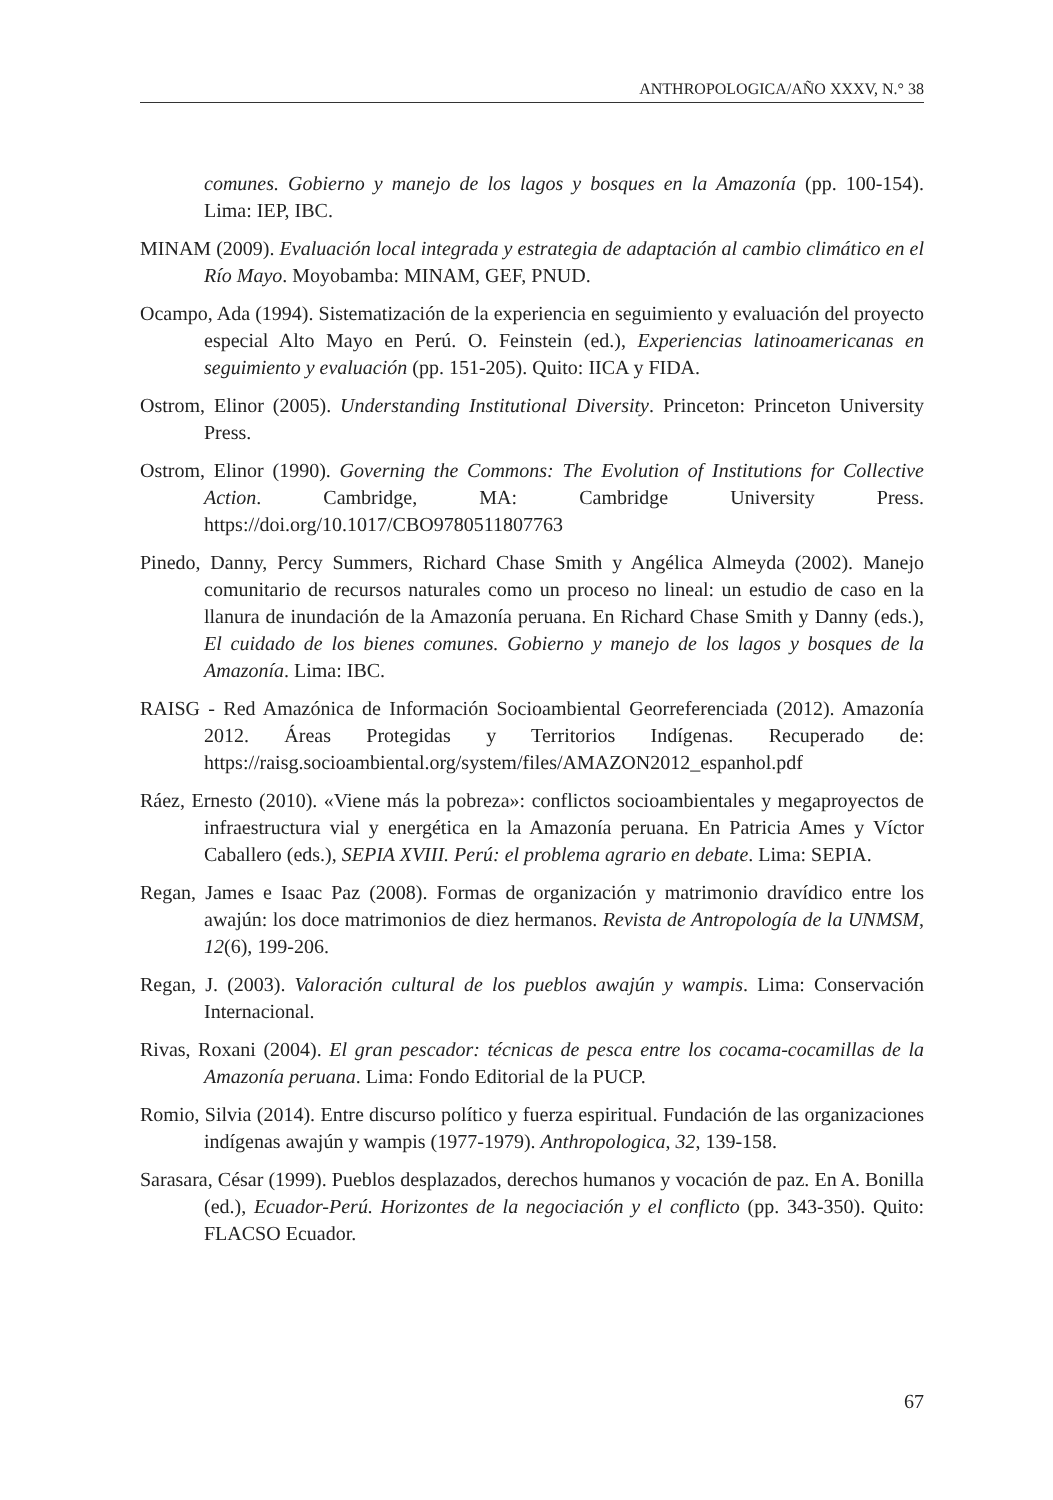ANTHROPOLOGICA/AÑO XXXV, N.° 38
comunes. Gobierno y manejo de los lagos y bosques en la Amazonía (pp. 100-154). Lima: IEP, IBC.
MINAM (2009). Evaluación local integrada y estrategia de adaptación al cambio climático en el Río Mayo. Moyobamba: MINAM, GEF, PNUD.
Ocampo, Ada (1994). Sistematización de la experiencia en seguimiento y evaluación del proyecto especial Alto Mayo en Perú. O. Feinstein (ed.), Experiencias latinoamericanas en seguimiento y evaluación (pp. 151-205). Quito: IICA y FIDA.
Ostrom, Elinor (2005). Understanding Institutional Diversity. Princeton: Princeton University Press.
Ostrom, Elinor (1990). Governing the Commons: The Evolution of Institutions for Collective Action. Cambridge, MA: Cambridge University Press. https://doi.org/10.1017/CBO9780511807763
Pinedo, Danny, Percy Summers, Richard Chase Smith y Angélica Almeyda (2002). Manejo comunitario de recursos naturales como un proceso no lineal: un estudio de caso en la llanura de inundación de la Amazonía peruana. En Richard Chase Smith y Danny (eds.), El cuidado de los bienes comunes. Gobierno y manejo de los lagos y bosques de la Amazonía. Lima: IBC.
RAISG - Red Amazónica de Información Socioambiental Georreferenciada (2012). Amazonía 2012. Áreas Protegidas y Territorios Indígenas. Recuperado de: https://raisg.socioambiental.org/system/files/AMAZON2012_espanhol.pdf
Ráez, Ernesto (2010). «Viene más la pobreza»: conflictos socioambientales y megaproyectos de infraestructura vial y energética en la Amazonía peruana. En Patricia Ames y Víctor Caballero (eds.), SEPIA XVIII. Perú: el problema agrario en debate. Lima: SEPIA.
Regan, James e Isaac Paz (2008). Formas de organización y matrimonio dravídico entre los awajún: los doce matrimonios de diez hermanos. Revista de Antropología de la UNMSM, 12(6), 199-206.
Regan, J. (2003). Valoración cultural de los pueblos awajún y wampis. Lima: Conservación Internacional.
Rivas, Roxani (2004). El gran pescador: técnicas de pesca entre los cocama-cocamillas de la Amazonía peruana. Lima: Fondo Editorial de la PUCP.
Romio, Silvia (2014). Entre discurso político y fuerza espiritual. Fundación de las organizaciones indígenas awajún y wampis (1977-1979). Anthropologica, 32, 139-158.
Sarasara, César (1999). Pueblos desplazados, derechos humanos y vocación de paz. En A. Bonilla (ed.), Ecuador-Perú. Horizontes de la negociación y el conflicto (pp. 343-350). Quito: FLACSO Ecuador.
67